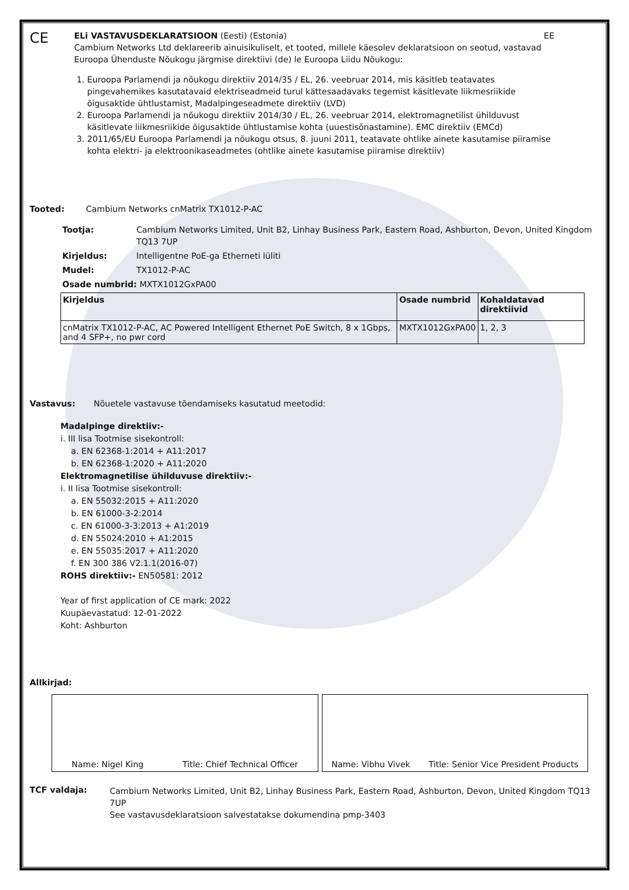CE
ELi VASTAVUSDEKLARATSIOON (Eesti) (Estonia) EE
Cambium Networks Ltd deklareerib ainuisikuliselt, et tooted, millele käesolev deklaratsioon on seotud, vastavad Euroopa Ühenduste Nõukogu järgmise direktiivi (de) le Euroopa Liidu Nõukogu:
1. Euroopa Parlamendi ja nõukogu direktiiv 2014/35 / EL, 26. veebruar 2014, mis käsitleb teatavates pingevahemikes kasutatavaid elektriseadmeid turul kättesaadavaks tegemist käsitlevate liikmesriikide õigusaktide ühtlustamist, Madalpingeseadmete direktiiv (LVD)
2. Euroopa Parlamendi ja nõukogu direktiiv 2014/30 / EL, 26. veebruar 2014, elektromagnetilist ühilduvust käsitlevate liikmesriikide õigusaktide ühtlustamise kohta (uuestisõnastamine). EMC direktiiv (EMCd)
3. 2011/65/EU Euroopa Parlamendi ja nõukogu otsus, 8. juuni 2011, teatavate ohtlike ainete kasutamise piiramise kohta elektri- ja elektroonikaseadmetes (ohtlike ainete kasutamise piiramise direktiiv)
Tooted: Cambium Networks cnMatrix TX1012-P-AC
Tootja: Cambium Networks Limited, Unit B2, Linhay Business Park, Eastern Road, Ashburton, Devon, United Kingdom TQ13 7UP
Kirjeldus: Intelligentne PoE-ga Etherneti lüliti
Mudel: TX1012-P-AC
Osade numbrid: MXTX1012GxPA00
| Kirjeldus | Osade numbrid | Kohaldatavad direktiivid |
| --- | --- | --- |
| cnMatrix TX1012-P-AC, AC Powered Intelligent Ethernet PoE Switch, 8 x 1Gbps, and 4 SFP+, no pwr cord | MXTX1012GxPA00 | 1, 2, 3 |
Vastavus: Nõuetele vastavuse tõendamiseks kasutatud meetodid:
Madalpinge direktiiv:-
i. III lisa Tootmise sisekontroll:
a. EN 62368-1:2014 + A11:2017
b. EN 62368-1:2020 + A11:2020
Elektromagnetilise ühilduvuse direktiiv:-
i. II lisa Tootmise sisekontroll:
a. EN 55032:2015 + A11:2020
b. EN 61000-3-2:2014
c. EN 61000-3-3:2013 + A1:2019
d. EN 55024:2010 + A1:2015
e. EN 55035:2017 + A11:2020
f. EN 300 386 V2.1.1(2016-07)
ROHS direktiiv:- EN50581: 2012
Year of first application of CE mark: 2022
Kuupäevastatud: 12-01-2022
Koht: Ashburton
Allkirjad:
Name: Nigel King Title: Chief Technical Officer
Name: Vibhu Vivek Title: Senior Vice President Products
TCF valdaja:
Cambium Networks Limited, Unit B2, Linhay Business Park, Eastern Road, Ashburton, Devon, United Kingdom TQ13 7UP
See vastavusdeklaratsioon salvestatakse dokumendina pmp-3403